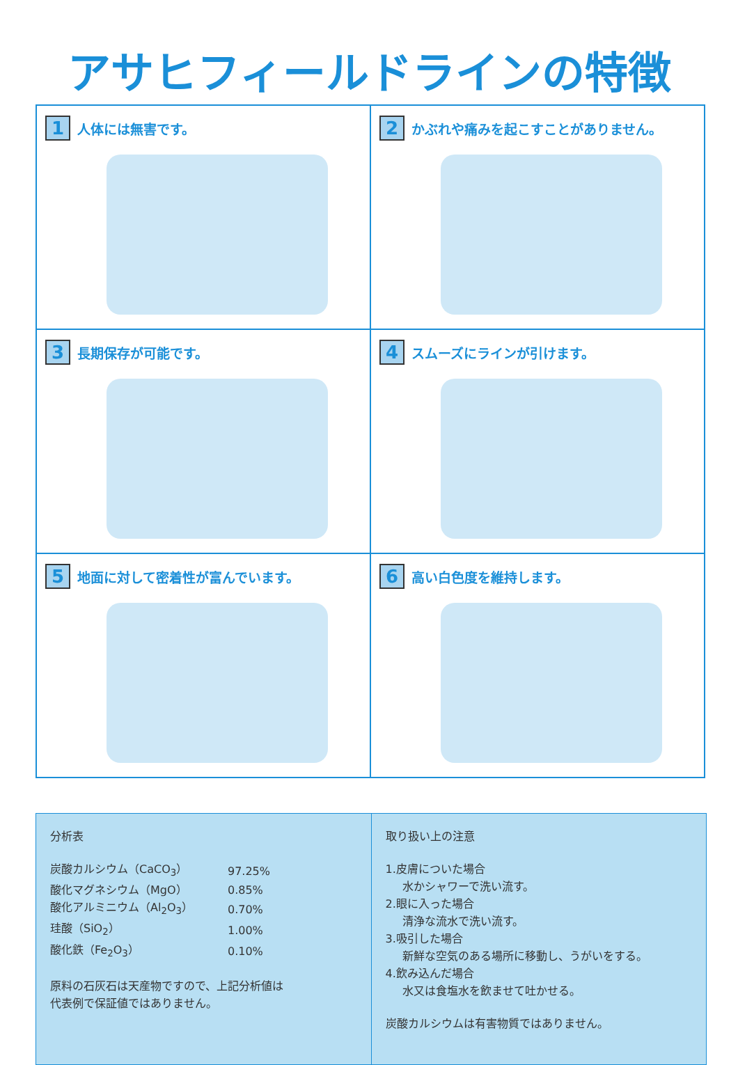アサヒフィールドラインの特徴
1 人体には無害です。
2 かぶれや痛みを起こすことがありません。
3 長期保存が可能です。
4 スムーズにラインが引けます。
5 地面に対して密着性が富んでいます。
6 高い白色度を維持します。
分析表
| 炭酸カルシウム（CaCO<sub>3</sub>） | 97.25% |
| 酸化マグネシウム（MgO） | 0.85% |
| 酸化アルミニウム（Al<sub>2</sub>O<sub>3</sub>） | 0.70% |
| 珪酸（SiO<sub>2</sub>） | 1.00% |
| 酸化鉄（Fe<sub>2</sub>O<sub>3</sub>） | 0.10% |
原料の石灰石は天産物ですので、上記分析値は
代表例で保証値ではありません。
取り扱い上の注意
1.皮膚についた場合
水かシャワーで洗い流す。
2.眼に入った場合
清浄な流水で洗い流す。
3.吸引した場合
新鮮な空気のある場所に移動し、うがいをする。
4.飲み込んだ場合
水又は食塩水を飲ませて吐かせる。
炭酸カルシウムは有害物質ではありません。